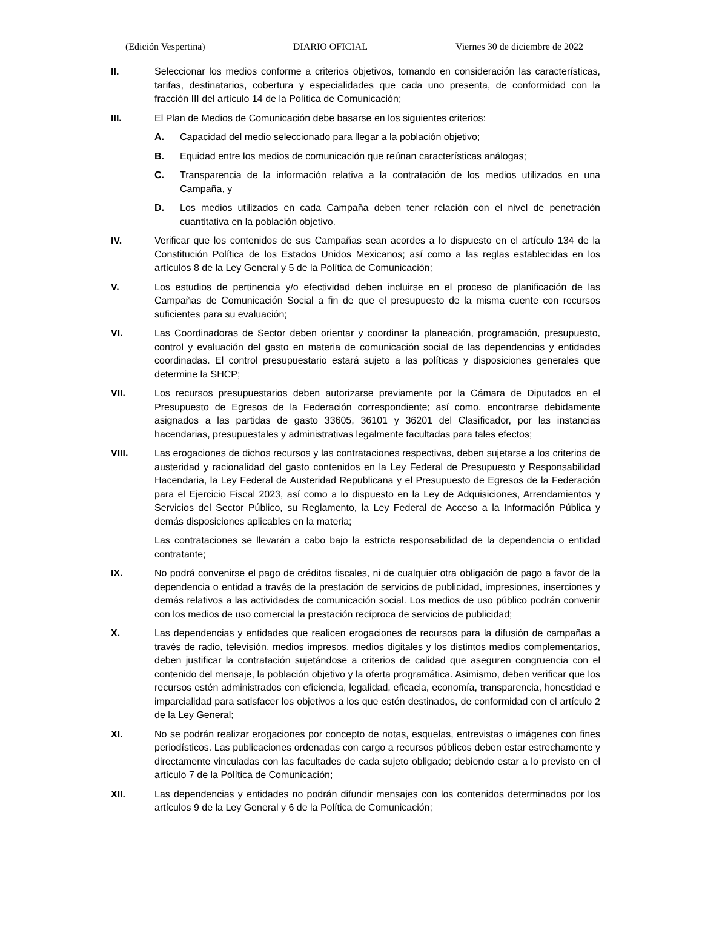(Edición Vespertina) DIARIO OFICIAL Viernes 30 de diciembre de 2022
II. Seleccionar los medios conforme a criterios objetivos, tomando en consideración las características, tarifas, destinatarios, cobertura y especialidades que cada uno presenta, de conformidad con la fracción III del artículo 14 de la Política de Comunicación;
III. El Plan de Medios de Comunicación debe basarse en los siguientes criterios:
A. Capacidad del medio seleccionado para llegar a la población objetivo;
B. Equidad entre los medios de comunicación que reúnan características análogas;
C. Transparencia de la información relativa a la contratación de los medios utilizados en una Campaña, y
D. Los medios utilizados en cada Campaña deben tener relación con el nivel de penetración cuantitativa en la población objetivo.
IV. Verificar que los contenidos de sus Campañas sean acordes a lo dispuesto en el artículo 134 de la Constitución Política de los Estados Unidos Mexicanos; así como a las reglas establecidas en los artículos 8 de la Ley General y 5 de la Política de Comunicación;
V. Los estudios de pertinencia y/o efectividad deben incluirse en el proceso de planificación de las Campañas de Comunicación Social a fin de que el presupuesto de la misma cuente con recursos suficientes para su evaluación;
VI. Las Coordinadoras de Sector deben orientar y coordinar la planeación, programación, presupuesto, control y evaluación del gasto en materia de comunicación social de las dependencias y entidades coordinadas. El control presupuestario estará sujeto a las políticas y disposiciones generales que determine la SHCP;
VII. Los recursos presupuestarios deben autorizarse previamente por la Cámara de Diputados en el Presupuesto de Egresos de la Federación correspondiente; así como, encontrarse debidamente asignados a las partidas de gasto 33605, 36101 y 36201 del Clasificador, por las instancias hacendarias, presupuestales y administrativas legalmente facultadas para tales efectos;
VIII. Las erogaciones de dichos recursos y las contrataciones respectivas, deben sujetarse a los criterios de austeridad y racionalidad del gasto contenidos en la Ley Federal de Presupuesto y Responsabilidad Hacendaria, la Ley Federal de Austeridad Republicana y el Presupuesto de Egresos de la Federación para el Ejercicio Fiscal 2023, así como a lo dispuesto en la Ley de Adquisiciones, Arrendamientos y Servicios del Sector Público, su Reglamento, la Ley Federal de Acceso a la Información Pública y demás disposiciones aplicables en la materia;
Las contrataciones se llevarán a cabo bajo la estricta responsabilidad de la dependencia o entidad contratante;
IX. No podrá convenirse el pago de créditos fiscales, ni de cualquier otra obligación de pago a favor de la dependencia o entidad a través de la prestación de servicios de publicidad, impresiones, inserciones y demás relativos a las actividades de comunicación social. Los medios de uso público podrán convenir con los medios de uso comercial la prestación recíproca de servicios de publicidad;
X. Las dependencias y entidades que realicen erogaciones de recursos para la difusión de campañas a través de radio, televisión, medios impresos, medios digitales y los distintos medios complementarios, deben justificar la contratación sujetándose a criterios de calidad que aseguren congruencia con el contenido del mensaje, la población objetivo y la oferta programática. Asimismo, deben verificar que los recursos estén administrados con eficiencia, legalidad, eficacia, economía, transparencia, honestidad e imparcialidad para satisfacer los objetivos a los que estén destinados, de conformidad con el artículo 2 de la Ley General;
XI. No se podrán realizar erogaciones por concepto de notas, esquelas, entrevistas o imágenes con fines periodísticos. Las publicaciones ordenadas con cargo a recursos públicos deben estar estrechamente y directamente vinculadas con las facultades de cada sujeto obligado; debiendo estar a lo previsto en el artículo 7 de la Política de Comunicación;
XII. Las dependencias y entidades no podrán difundir mensajes con los contenidos determinados por los artículos 9 de la Ley General y 6 de la Política de Comunicación;